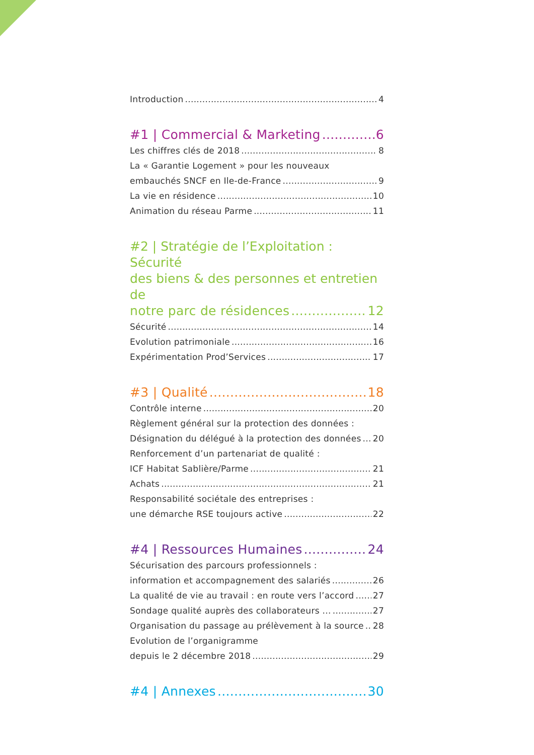Introduction 4
#1 | Commercial & Marketing 6
Les chiffres clés de 2018 8
La « Garantie Logement » pour les nouveaux
embauchés SNCF en Ile-de-France 9
La vie en résidence 10
Animation du réseau Parme 11
#2 | Stratégie de l’Exploitation : Sécurité
des biens & des personnes et entretien de
notre parc de résidences 12
Sécurité 14
Evolution patrimoniale 16
Expérimentation Prod’Services 17
#3 | Qualité 18
Contrôle interne 20
Règlement général sur la protection des données :
Désignation du délégué à la protection des données 20
Renforcement d’un partenariat de qualité :
ICF Habitat Sablière/Parme 21
Achats 21
Responsabilité sociétale des entreprises :
une démarche RSE toujours active 22
#4 | Ressources Humaines 24
Sécurisation des parcours professionnels :
information et accompagnement des salariés 26
La qualité de vie au travail : en route vers l’accord 27
Sondage qualité auprès des collaborateurs ... 27
Organisation du passage au prélèvement à la source 28
Evolution de l’organigramme
depuis le 2 décembre 2018 29
#4 | Annexes 30